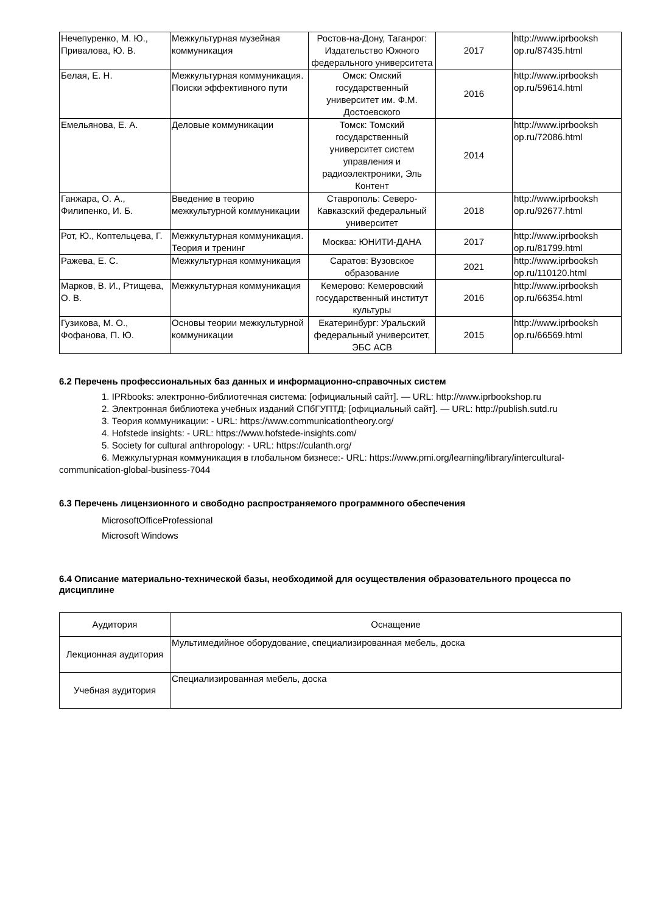| Нечепуренко, М. Ю., Привалова, Ю. В. | Межкультурная музейная коммуникация | Ростов-на-Дону, Таганрог: Издательство Южного федерального университета | 2017 | http://www.iprbooksh op.ru/87435.html |
| Белая, Е. Н. | Межкультурная коммуникация. Поиски эффективного пути | Омск: Омский государственный университет им. Ф.М. Достоевского | 2016 | http://www.iprbooksh op.ru/59614.html |
| Емельянова, Е. А. | Деловые коммуникации | Томск: Томский государственный университет систем управления и радиоэлектроники, Эль Контент | 2014 | http://www.iprbooksh op.ru/72086.html |
| Ганжара, О. А., Филипенко, И. Б. | Введение в теорию межкультурной коммуникации | Ставрополь: Северо-Кавказский федеральный университет | 2018 | http://www.iprbooksh op.ru/92677.html |
| Рот, Ю., Коптельцева, Г. | Межкультурная коммуникация. Теория и тренинг | Москва: ЮНИТИ-ДАНА | 2017 | http://www.iprbooksh op.ru/81799.html |
| Ражева, Е. С. | Межкультурная коммуникация | Саратов: Вузовское образование | 2021 | http://www.iprbooksh op.ru/110120.html |
| Марков, В. И., Ртищева, О. В. | Межкультурная коммуникация | Кемерово: Кемеровский государственный институт культуры | 2016 | http://www.iprbooksh op.ru/66354.html |
| Гузикова, М. О., Фофанова, П. Ю. | Основы теории межкультурной коммуникации | Екатеринбург: Уральский федеральный университет, ЭБС АСВ | 2015 | http://www.iprbooksh op.ru/66569.html |
6.2 Перечень профессиональных баз данных и информационно-справочных систем
1. IPRbooks: электронно-библиотечная система: [официальный сайт]. — URL: http://www.iprbookshop.ru
2. Электронная библиотека учебных изданий СПбГУПТД: [официальный сайт]. — URL: http://publish.sutd.ru
3. Теория коммуникации: - URL: https://www.communicationtheory.org/
4. Hofstede insights: - URL: https://www.hofstede-insights.com/
5. Society for cultural anthropology: - URL: https://culanth.org/
6. Межкультурная коммуникация в глобальном бизнесе:- URL: https://www.pmi.org/learning/library/intercultural-communication-global-business-7044
6.3 Перечень лицензионного и свободно распространяемого программного обеспечения
MicrosoftOfficeProfessional
Microsoft Windows
6.4 Описание материально-технической базы, необходимой для осуществления образовательного процесса по дисциплине
| Аудитория | Оснащение |
| --- | --- |
| Лекционная аудитория | Мультимедийное оборудование, специализированная мебель, доска |
| Учебная аудитория | Специализированная мебель, доска |